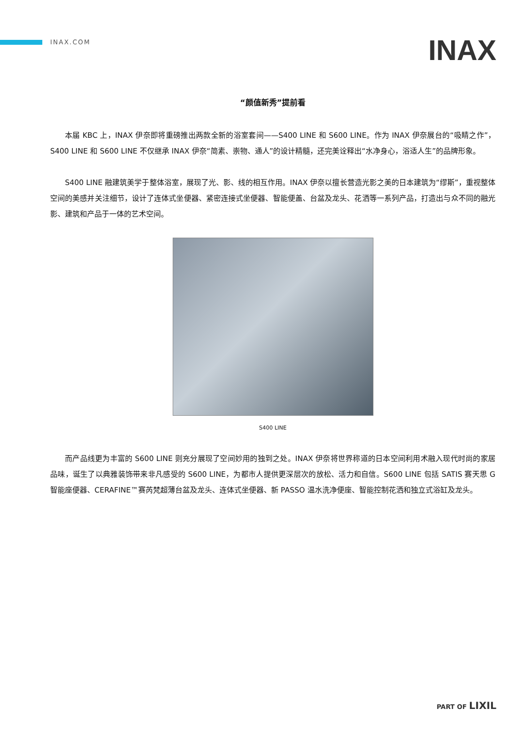INAX.COM INAX
“颜值新秀”提前看
本届 KBC 上，INAX 伊奈即将重磅推出两款全新的浴室套间——S400 LINE 和 S600 LINE。作为 INAX 伊奈展台的“吸睛之作”，S400 LINE 和 S600 LINE 不仅继承 INAX 伊奈“简素、崇物、通人”的设计精髓，还完美诠释出“水净身心，浴适人生”的品牌形象。
S400 LINE 融建筑美学于整体浴室，展现了光、影、线的相互作用。INAX 伊奈以擅长营造光影之美的日本建筑为“缪斯”，重视整体空间的美感并关注细节，设计了连体式坐便器、紧密连接式坐便器、智能便盖、台盆及龙头、花洒等一系列产品，打造出与众不同的融光影、建筑和产品于一体的艺术空间。
S400 LINE
而产品线更为丰富的 S600 LINE 则充分展现了空间妙用的独到之处。INAX 伊奈将世界称道的日本空间利用术融入现代时尚的家居品味，诞生了以典雅装饰带来非凡感受的 S600 LINE，为都市人提供更深层次的放松、活力和自信。S600 LINE 包括 SATIS 赛天思 G 智能座便器、CERAFINE™赛芮梵超薄台盆及龙头、连体式坐便器、新 PASSO 温水洗净便座、智能控制花洒和独立式浴缸及龙头。
PART OF LIXIL